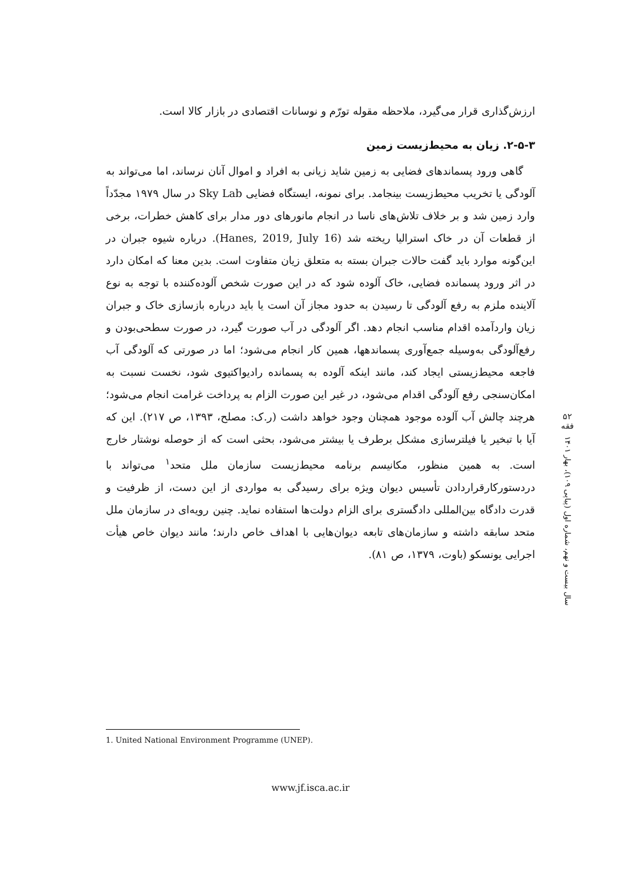ارزش‌گذاری قرار می‌گیرد، ملاحظه مقوله تورّم و نوسانات اقتصادی در بازار کالا است.
۲-۵-۳. زیان به محیط‌زیست زمین
گاهی ورود پسماندهای فضایی به زمین شاید زیانی به افراد و اموال آنان نرساند، اما می‌تواند به آلودگی یا تخریب محیط‌زیست بینجامد. برای نمونه، ایستگاه فضایی Sky Lab در سال ۱۹۷۹ مجدّداً وارد زمین شد و بر خلاف تلاش‌های ناسا در انجام مانورهای دور مدار برای کاهش خطرات، برخی از قطعات آن در خاک استرالیا ریخته شد (Hanes, 2019, July 16). درباره شیوه جبران در این‌گونه موارد باید گفت حالات جبران بسته به متعلق زیان متفاوت است. بدین معنا که امکان دارد در اثر ورود پسمانده فضایی، خاک آلوده شود که در این صورت شخص آلوده‌کننده با توجه به نوع آلاینده ملزم به رفع آلودگی تا رسیدن به حدود مجاز آن است یا باید درباره بازسازی خاک و جبران زیان واردآمده اقدام مناسب انجام دهد. اگر آلودگی در آب صورت گیرد، در صورت سطحی‌بودن و رفع‌آلودگی به‌وسیله جمع‌آوری پسماندهها، همین کار انجام می‌شود؛ اما در صورتی که آلودگی آب فاجعه محیط‌زیستی ایجاد کند، مانند اینکه آلوده به پسمانده رادیواکتیوی شود، نخست نسبت به امکان‌سنجی رفع آلودگی اقدام می‌شود، در غیر این صورت الزام به پرداخت غرامت انجام می‌شود؛ هرچند چالش آب آلوده موجود همچنان وجود خواهد داشت (ر.ک: مصلح، ۱۳۹۳، ص ۲۱۷). این که آیا با تبخیر یا فیلترسازی مشکل برطرف یا بیشتر می‌شود، بحثی است که از حوصله نوشتار خارج است. به همین منظور، مکانیسم برنامه محیط‌زیست سازمان ملل متحد<sup>۱</sup> می‌تواند با دردستورکارقراردادن تأسیس دیوان ویژه برای رسیدگی به مواردی از این دست، از ظرفیت و قدرت دادگاه بین‌المللی دادگستری برای الزام دولت‌ها استفاده نماید. چنین رویه‌ای در سازمان ملل متحد سابقه داشته و سازمان‌های تابعه دیوان‌هایی با اهداف خاص دارند؛ مانند دیوان خاص هیأت اجرایی یونسکو (باوت، ۱۳۷۹، ص ۸۱).
۵۲
فقه
سال بیست و نهم، شماره اول (پیاپی ۱۰۹)، بهار ۱۴۰۱
1. United National Environment Programme (UNEP).
www.jf.isca.ac.ir